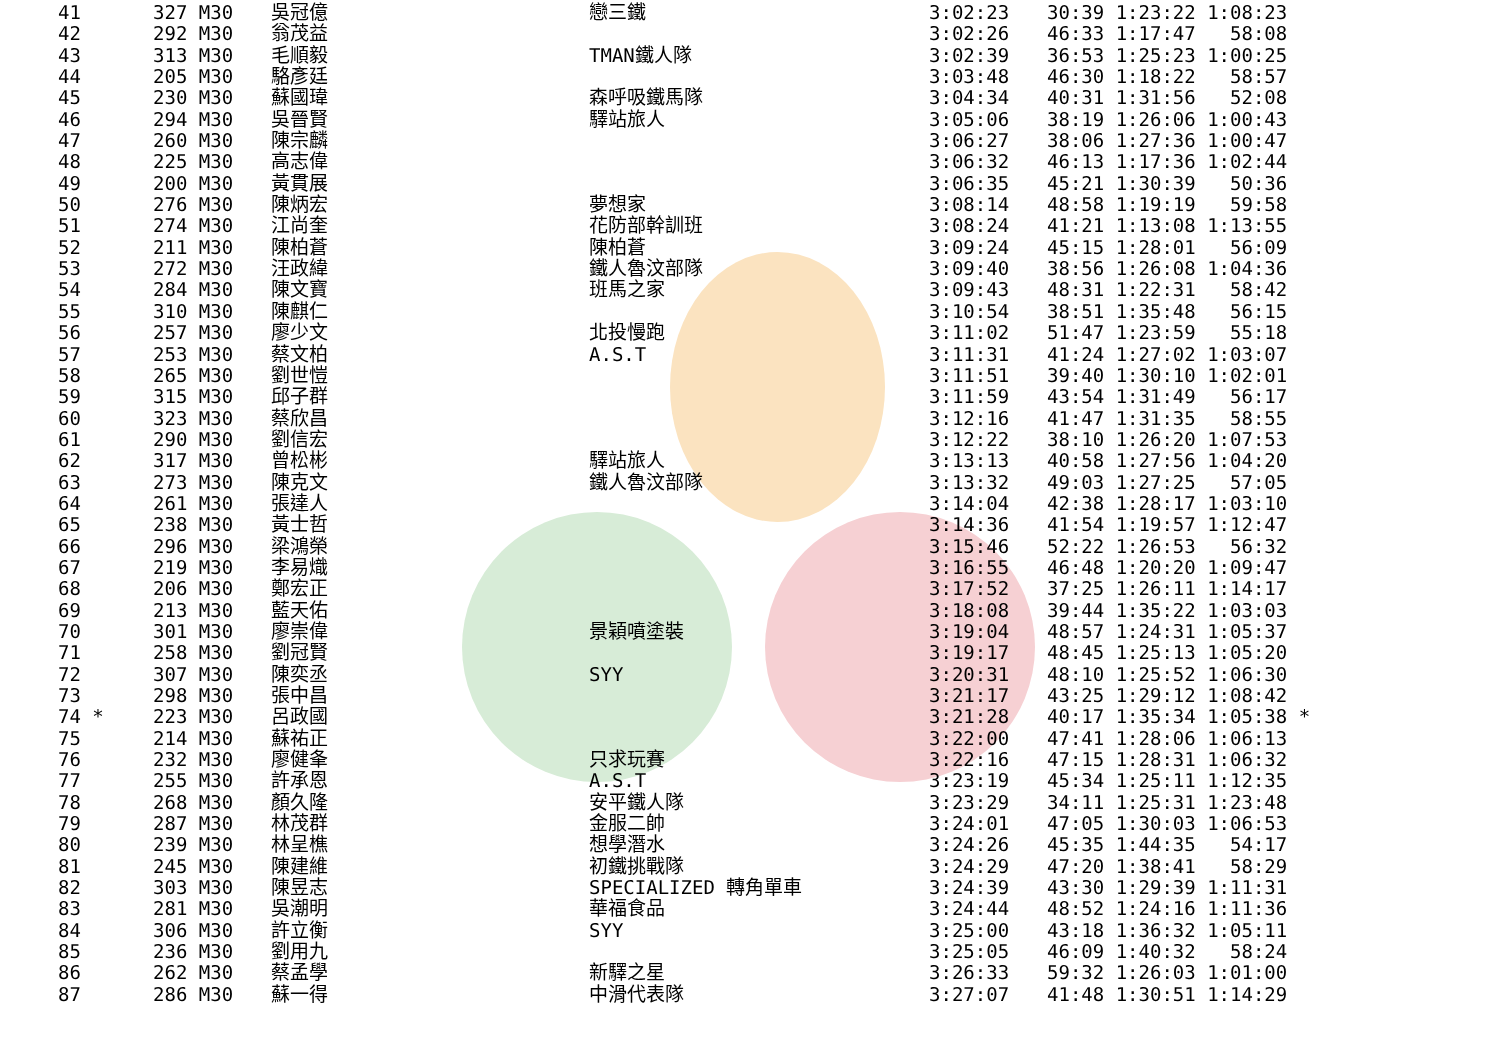| 41 | 327 M30 | 吳冠億 | 戀三鐵 | 3:02:23 | 30:39 1:23:22 1:08:23 |
| 42 | 292 M30 | 翁茂益 | | 3:02:26 | 46:33 1:17:47 58:08 |
| 43 | 313 M30 | 毛順毅 | TMAN鐵人隊 | 3:02:39 | 36:53 1:25:23 1:00:25 |
| 44 | 205 M30 | 駱彥廷 | | 3:03:48 | 46:30 1:18:22 58:57 |
| 45 | 230 M30 | 蘇國瑋 | 森呼吸鐵馬隊 | 3:04:34 | 40:31 1:31:56 52:08 |
| 46 | 294 M30 | 吳晉賢 | 驛站旅人 | 3:05:06 | 38:19 1:26:06 1:00:43 |
| 47 | 260 M30 | 陳宗麟 | | 3:06:27 | 38:06 1:27:36 1:00:47 |
| 48 | 225 M30 | 高志偉 | | 3:06:32 | 46:13 1:17:36 1:02:44 |
| 49 | 200 M30 | 黃貫展 | | 3:06:35 | 45:21 1:30:39 50:36 |
| 50 | 276 M30 | 陳炳宏 | 夢想家 | 3:08:14 | 48:58 1:19:19 59:58 |
| 51 | 274 M30 | 江尚奎 | 花防部幹訓班 | 3:08:24 | 41:21 1:13:08 1:13:55 |
| 52 | 211 M30 | 陳柏蒼 | 陳柏蒼 | 3:09:24 | 45:15 1:28:01 56:09 |
| 53 | 272 M30 | 汪政緯 | 鐵人魯汶部隊 | 3:09:40 | 38:56 1:26:08 1:04:36 |
| 54 | 284 M30 | 陳文寶 | 班馬之家 | 3:09:43 | 48:31 1:22:31 58:42 |
| 55 | 310 M30 | 陳麒仁 | | 3:10:54 | 38:51 1:35:48 56:15 |
| 56 | 257 M30 | 廖少文 | 北投慢跑 | 3:11:02 | 51:47 1:23:59 55:18 |
| 57 | 253 M30 | 蔡文柏 | A.S.T | 3:11:31 | 41:24 1:27:02 1:03:07 |
| 58 | 265 M30 | 劉世愷 | | 3:11:51 | 39:40 1:30:10 1:02:01 |
| 59 | 315 M30 | 邱子群 | | 3:11:59 | 43:54 1:31:49 56:17 |
| 60 | 323 M30 | 蔡欣昌 | | 3:12:16 | 41:47 1:31:35 58:55 |
| 61 | 290 M30 | 劉信宏 | | 3:12:22 | 38:10 1:26:20 1:07:53 |
| 62 | 317 M30 | 曾松彬 | 驛站旅人 | 3:13:13 | 40:58 1:27:56 1:04:20 |
| 63 | 273 M30 | 陳克文 | 鐵人魯汶部隊 | 3:13:32 | 49:03 1:27:25 57:05 |
| 64 | 261 M30 | 張達人 | | 3:14:04 | 42:38 1:28:17 1:03:10 |
| 65 | 238 M30 | 黃士哲 | | 3:14:36 | 41:54 1:19:57 1:12:47 |
| 66 | 296 M30 | 梁鴻榮 | | 3:15:46 | 52:22 1:26:53 56:32 |
| 67 | 219 M30 | 李易熾 | | 3:16:55 | 46:48 1:20:20 1:09:47 |
| 68 | 206 M30 | 鄭宏正 | | 3:17:52 | 37:25 1:26:11 1:14:17 |
| 69 | 213 M30 | 藍天佑 | | 3:18:08 | 39:44 1:35:22 1:03:03 |
| 70 | 301 M30 | 廖崇偉 | 景穎噴塗裝 | 3:19:04 | 48:57 1:24:31 1:05:37 |
| 71 | 258 M30 | 劉冠賢 | | 3:19:17 | 48:45 1:25:13 1:05:20 |
| 72 | 307 M30 | 陳奕丞 | SYY | 3:20:31 | 48:10 1:25:52 1:06:30 |
| 73 | 298 M30 | 張中昌 | | 3:21:17 | 43:25 1:29:12 1:08:42 |
| 74 * | 223 M30 | 呂政國 | | 3:21:28 | 40:17 1:35:34 1:05:38 * |
| 75 | 214 M30 | 蘇祐正 | | 3:22:00 | 47:41 1:28:06 1:06:13 |
| 76 | 232 M30 | 廖健夆 | 只求玩賽 | 3:22:16 | 47:15 1:28:31 1:06:32 |
| 77 | 255 M30 | 許承恩 | A.S.T | 3:23:19 | 45:34 1:25:11 1:12:35 |
| 78 | 268 M30 | 顏久隆 | 安平鐵人隊 | 3:23:29 | 34:11 1:25:31 1:23:48 |
| 79 | 287 M30 | 林茂群 | 金服二帥 | 3:24:01 | 47:05 1:30:03 1:06:53 |
| 80 | 239 M30 | 林呈樵 | 想學潛水 | 3:24:26 | 45:35 1:44:35 54:17 |
| 81 | 245 M30 | 陳建維 | 初鐵挑戰隊 | 3:24:29 | 47:20 1:38:41 58:29 |
| 82 | 303 M30 | 陳昱志 | SPECIALIZED 轉角單車 | 3:24:39 | 43:30 1:29:39 1:11:31 |
| 83 | 281 M30 | 吳潮明 | 華福食品 | 3:24:44 | 48:52 1:24:16 1:11:36 |
| 84 | 306 M30 | 許立衡 | SYY | 3:25:00 | 43:18 1:36:32 1:05:11 |
| 85 | 236 M30 | 劉用九 | | 3:25:05 | 46:09 1:40:32 58:24 |
| 86 | 262 M30 | 蔡孟學 | 新驛之星 | 3:26:33 | 59:32 1:26:03 1:01:00 |
| 87 | 286 M30 | 蘇一得 | 中滑代表隊 | 3:27:07 | 41:48 1:30:51 1:14:29 |